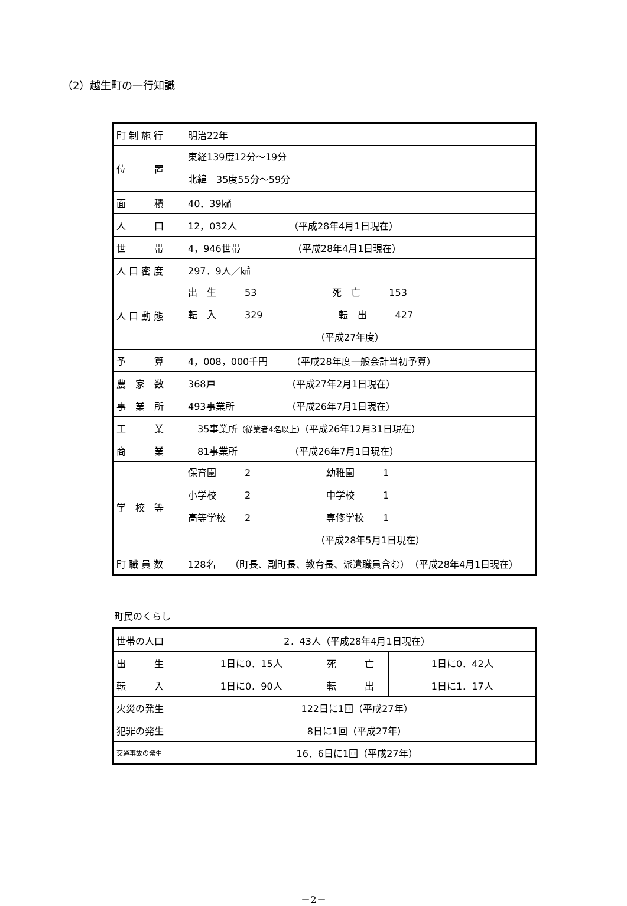（2）越生町の一行知識
| 町 制 施 行 | 明治22年 |
| 位 置 | 東経139度12分～19分 北緯 35度55分～59分 |
| 面 積 | 40．39㎢ |
| 人 口 | 12，032人 （平成28年4月1日現在） |
| 世 帯 | 4，946世帯 （平成28年4月1日現在） |
| 人 口 密 度 | 297．9人／㎢ |
| 人 口 動 態 | 出 生 53 死 亡 153 転 入 329 転 出 427 （平成27年度） |
| 予 算 | 4，008，000千円 （平成28年度一般会計当初予算） |
| 農 家 数 | 368戸 （平成27年2月1日現在） |
| 事 業 所 | 493事業所 （平成26年7月1日現在） |
| 工 業 | 35事業所 （従業者4名以上） （平成26年12月31日現在） |
| 商 業 | 81事業所 （平成26年7月1日現在） |
| 学 校 等 | 保育園 2 幼稚園 1 小学校 2 中学校 1 高等学校 2 専修学校 1 （平成28年5月1日現在） |
| 町 職 員 数 | 128名 （町長、副町長、教育長、派遣職員含む） （平成28年4月1日現在） |
町民のくらし
| 世帯の人口 | 2．43人（平成28年4月1日現在） | | |
| 出 生 | 1日に0．15人 | 死 亡 | 1日に0．42人 |
| 転 入 | 1日に0．90人 | 転 出 | 1日に1．17人 |
| 火災の発生 | 122日に1回（平成27年） | | |
| 犯罪の発生 | 8日に1回（平成27年） | | |
| 交通事故の発生 | 16．6日に1回（平成27年） | | |
－2－